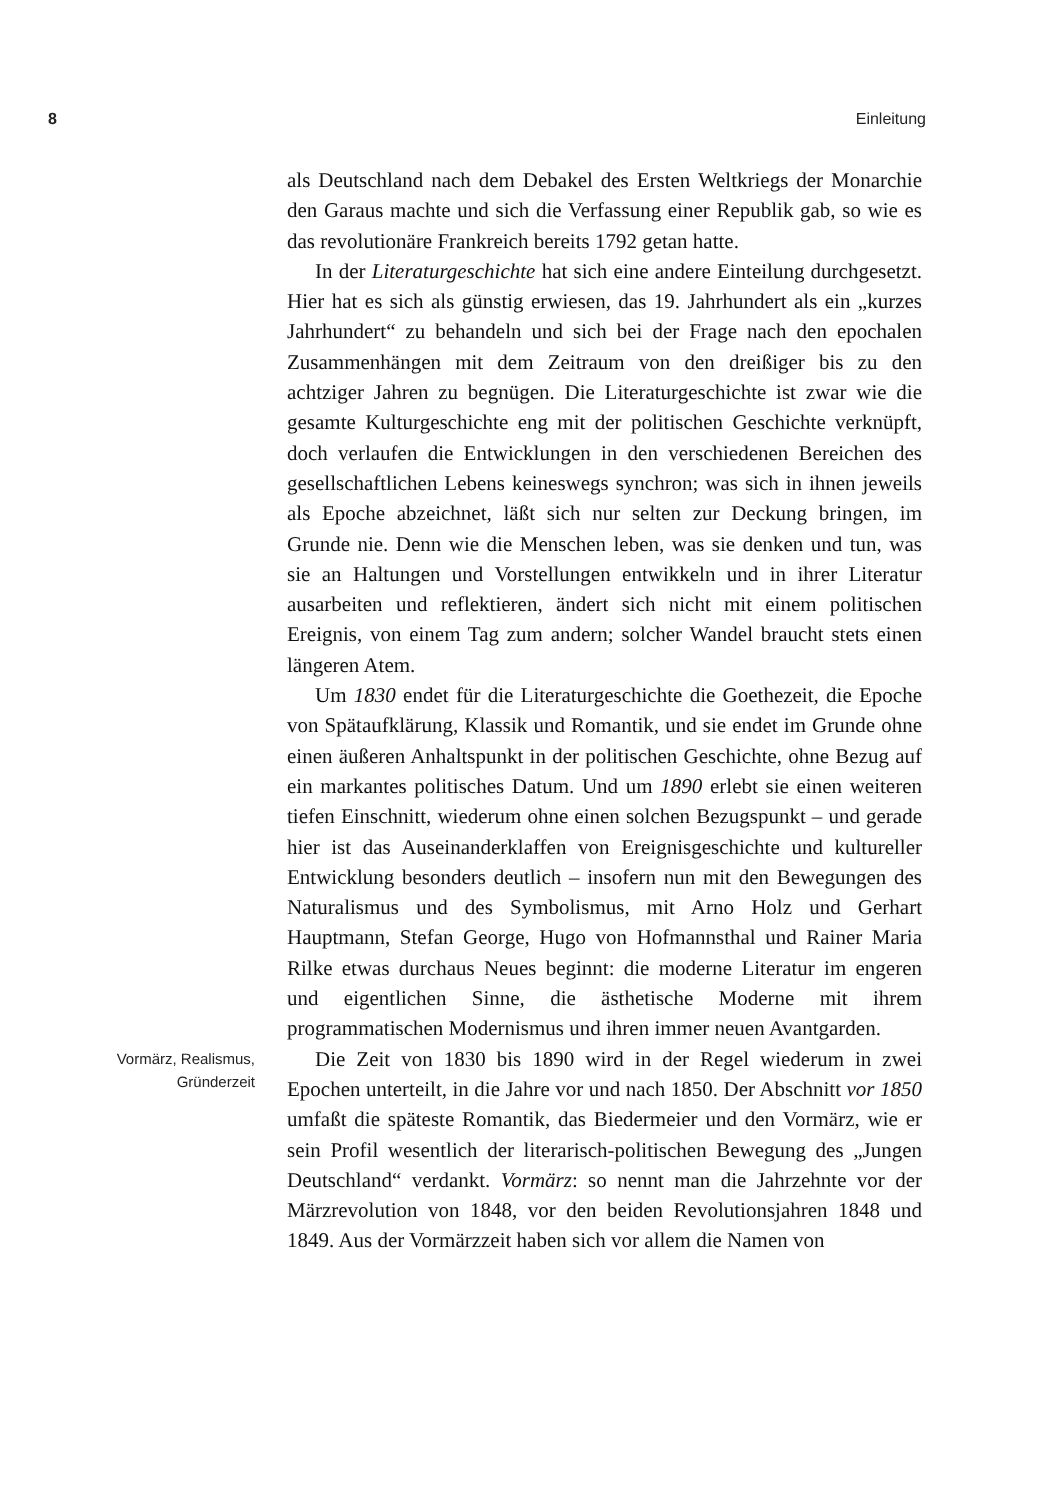8 Einleitung
als Deutschland nach dem Debakel des Ersten Weltkriegs der Monarchie den Garaus machte und sich die Verfassung einer Republik gab, so wie es das revolutionäre Frankreich bereits 1792 getan hatte.
In der Literaturgeschichte hat sich eine andere Einteilung durchgesetzt. Hier hat es sich als günstig erwiesen, das 19. Jahrhundert als ein „kurzes Jahrhundert“ zu behandeln und sich bei der Frage nach den epochalen Zusammenhängen mit dem Zeitraum von den dreißiger bis zu den achtziger Jahren zu begnügen. Die Literaturgeschichte ist zwar wie die gesamte Kulturgeschichte eng mit der politischen Geschichte verknüpft, doch verlaufen die Entwicklungen in den verschiedenen Bereichen des gesellschaftlichen Lebens keineswegs synchron; was sich in ihnen jeweils als Epoche abzeichnet, läßt sich nur selten zur Deckung bringen, im Grunde nie. Denn wie die Menschen leben, was sie denken und tun, was sie an Haltungen und Vorstellungen entwikkeln und in ihrer Literatur ausarbeiten und reflektieren, ändert sich nicht mit einem politischen Ereignis, von einem Tag zum andern; solcher Wandel braucht stets einen längeren Atem.
Um 1830 endet für die Literaturgeschichte die Goethezeit, die Epoche von Spätaufklärung, Klassik und Romantik, und sie endet im Grunde ohne einen äußeren Anhaltspunkt in der politischen Geschichte, ohne Bezug auf ein markantes politisches Datum. Und um 1890 erlebt sie einen weiteren tiefen Einschnitt, wiederum ohne einen solchen Bezugspunkt – und gerade hier ist das Auseinanderklaffen von Ereignisgeschichte und kultureller Entwicklung besonders deutlich – insofern nun mit den Bewegungen des Naturalismus und des Symbolismus, mit Arno Holz und Gerhart Hauptmann, Stefan George, Hugo von Hofmannsthal und Rainer Maria Rilke etwas durchaus Neues beginnt: die moderne Literatur im engeren und eigentlichen Sinne, die ästhetische Moderne mit ihrem programmatischen Modernismus und ihren immer neuen Avantgarden.
Vormärz, Realismus,
Gründerzeit
Die Zeit von 1830 bis 1890 wird in der Regel wiederum in zwei Epochen unterteilt, in die Jahre vor und nach 1850. Der Abschnitt vor 1850 umfaßt die späteste Romantik, das Biedermeier und den Vormärz, wie er sein Profil wesentlich der literarisch-politischen Bewegung des „Jungen Deutschland“ verdankt. Vormärz: so nennt man die Jahrzehnte vor der Märzrevolution von 1848, vor den beiden Revolutionsjahren 1848 und 1849. Aus der Vormärzzeit haben sich vor allem die Namen von